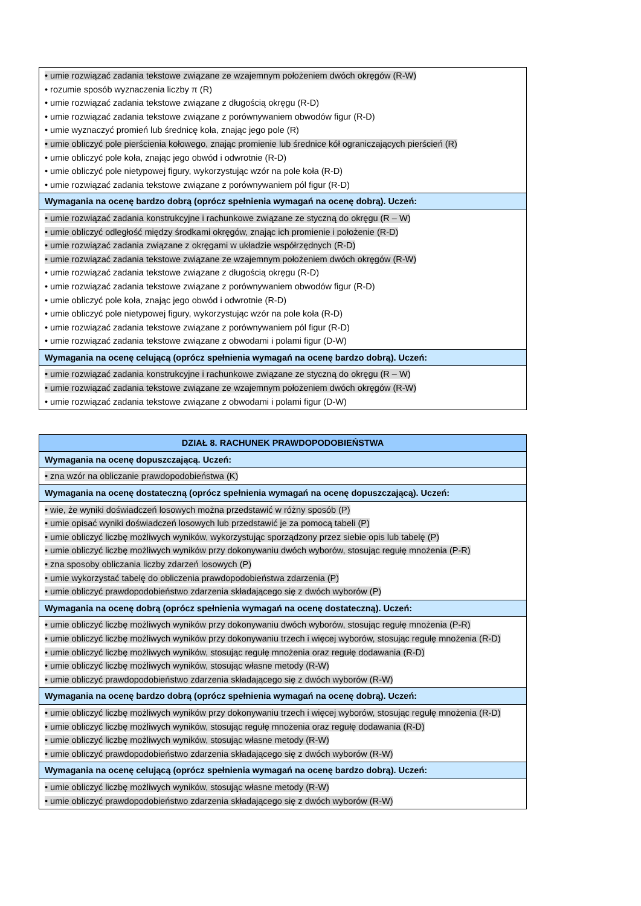| • umie rozwiązać zadania tekstowe związane ze wzajemnym położeniem dwóch okręgów (R-W) • rozumie sposób wyznaczenia liczby π (R) • umie rozwiązać zadania tekstowe związane z długością okręgu (R-D) • umie rozwiązać zadania tekstowe związane z porównywaniem obwodów figur (R-D) • umie wyznaczyć promień lub średnicę koła, znając jego pole (R) • umie obliczyć pole pierścienia kołowego, znając promienie lub średnice kół ograniczających pierścień (R) • umie obliczyć pole koła, znając jego obwód i odwrotnie (R-D) • umie obliczyć pole nietypowej figury, wykorzystując wzór na pole koła (R-D) • umie rozwiązać zadania tekstowe związane z porównywaniem pól figur (R-D) |
| Wymagania na ocenę bardzo dobrą (oprócz spełnienia wymagań na ocenę dobrą). Uczeń: |
| • umie rozwiązać zadania konstrukcyjne i rachunkowe związane ze styczną do okręgu (R – W) • umie obliczyć odległość między środkami okręgów, znając ich promienie i położenie (R-D) • umie rozwiązać zadania związane z okręgami w układzie współrzędnych (R-D) • umie rozwiązać zadania tekstowe związane ze wzajemnym położeniem dwóch okręgów (R-W) • umie rozwiązać zadania tekstowe związane z długością okręgu (R-D) • umie rozwiązać zadania tekstowe związane z porównywaniem obwodów figur (R-D) • umie obliczyć pole koła, znając jego obwód i odwrotnie (R-D) • umie obliczyć pole nietypowej figury, wykorzystując wzór na pole koła (R-D) • umie rozwiązać zadania tekstowe związane z porównywaniem pól figur (R-D) • umie rozwiązać zadania tekstowe związane z obwodami i polami figur (D-W) |
| Wymagania na ocenę celującą (oprócz spełnienia wymagań na ocenę bardzo dobrą). Uczeń: |
| • umie rozwiązać zadania konstrukcyjne i rachunkowe związane ze styczną do okręgu (R – W) • umie rozwiązać zadania tekstowe związane ze wzajemnym położeniem dwóch okręgów (R-W) • umie rozwiązać zadania tekstowe związane z obwodami i polami figur (D-W) |
| DZIAŁ 8. RACHUNEK PRAWDOPODOBIEŃSTWA |
| --- |
| Wymagania na ocenę dopuszczającą. Uczeń: |
| • zna wzór na obliczanie prawdopodobieństwa (K) |
| Wymagania na ocenę dostateczną (oprócz spełnienia wymagań na ocenę dopuszczającą). Uczeń: |
| • wie, że wyniki doświadczeń losowych można przedstawić w różny sposób (P) • umie opisać wyniki doświadczeń losowych lub przedstawić je za pomocą tabeli (P) • umie obliczyć liczbę możliwych wyników, wykorzystując sporządzony przez siebie opis lub tabelę (P) • umie obliczyć liczbę możliwych wyników przy dokonywaniu dwóch wyborów, stosując regułę mnożenia (P-R) • zna sposoby obliczania liczby zdarzeń losowych (P) • umie wykorzystać tabelę do obliczenia prawdopodobieństwa zdarzenia (P) • umie obliczyć prawdopodobieństwo zdarzenia składającego się z dwóch wyborów (P) |
| Wymagania na ocenę dobrą (oprócz spełnienia wymagań na ocenę dostateczną). Uczeń: |
| • umie obliczyć liczbę możliwych wyników przy dokonywaniu dwóch wyborów, stosując regułę mnożenia (P-R) • umie obliczyć liczbę możliwych wyników przy dokonywaniu trzech i więcej wyborów, stosując regułę mnożenia (R-D) • umie obliczyć liczbę możliwych wyników, stosując regułę mnożenia oraz regułę dodawania (R-D) • umie obliczyć liczbę możliwych wyników, stosując własne metody (R-W) • umie obliczyć prawdopodobieństwo zdarzenia składającego się z dwóch wyborów (R-W) |
| Wymagania na ocenę bardzo dobrą (oprócz spełnienia wymagań na ocenę dobrą). Uczeń: |
| • umie obliczyć liczbę możliwych wyników przy dokonywaniu trzech i więcej wyborów, stosując regułę mnożenia (R-D) • umie obliczyć liczbę możliwych wyników, stosując regułę mnożenia oraz regułę dodawania (R-D) • umie obliczyć liczbę możliwych wyników, stosując własne metody (R-W) • umie obliczyć prawdopodobieństwo zdarzenia składającego się z dwóch wyborów (R-W) |
| Wymagania na ocenę celującą (oprócz spełnienia wymagań na ocenę bardzo dobrą). Uczeń: |
| • umie obliczyć liczbę możliwych wyników, stosując własne metody (R-W) • umie obliczyć prawdopodobieństwo zdarzenia składającego się z dwóch wyborów (R-W) |